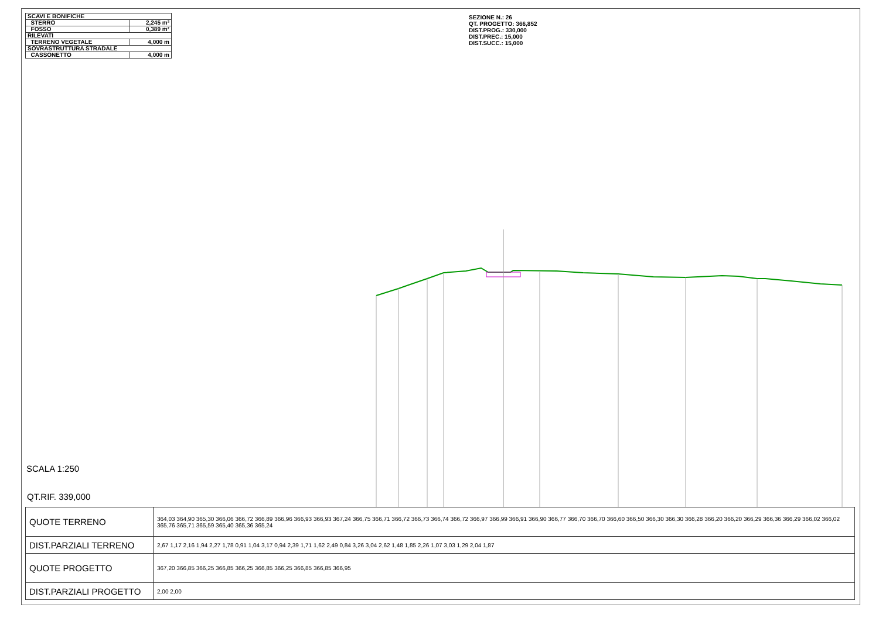| SCAVI E BONIFICHE | |
| STERRO | 2,245 m² |
| FOSSO | 0,389 m² |
| RILEVATI | |
| TERRENO VEGETALE | 4,000 m |
| SOVRASTRUTTURA STRADALE | |
| CASSONETTO | 4,000 m |
SEZIONE N.: 26
QT. PROGETTO: 366,852
DIST.PROG.: 330,000
DIST.PREC.: 15,000
DIST.SUCC.: 15,000
SCALA 1:250
QT.RIF. 339,000
| QUOTE TERRENO | 364,03 364,90 365,30 366,06 366,72 366,89 366,96 366,93 366,93 367,24 366,75 366,71 366,72 366,73 366,74 366,72 366,97 366,99 366,91 366,90 366,77 366,70 366,70 366,60 366,50 366,30 366,30 366,28 366,20 366,20 366,29 366,36 366,29 366,02 366,02 365,76 365,71 365,59 365,40 365,36 365,24 |
| DIST.PARZIALI TERRENO | 2,67 1,17 2,16 1,94 2,27 1,78 0,91 1,04 3,17 0,94 2,39 1,71 1,62 2,49 0,84 3,26 3,04 2,62 1,48 1,85 2,26 1,07 3,03 1,29 2,04 1,87 |
| QUOTE PROGETTO | 367,20 366,85 366,25 366,85 366,25 366,85 366,25 366,85 366,85 366,95 |
| DIST.PARZIALI PROGETTO | 2,00 2,00 |